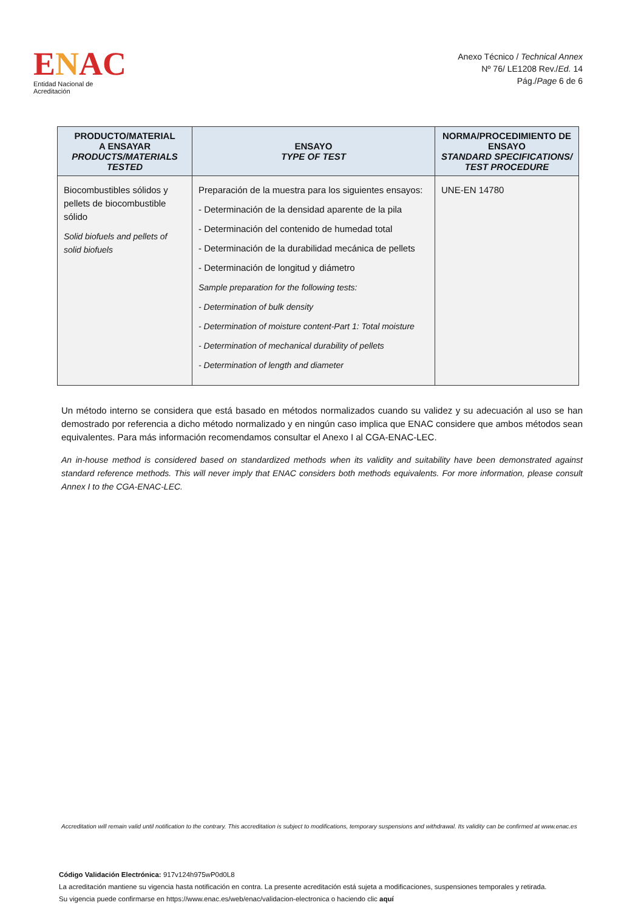ENAC
Entidad Nacional de Acreditación
Anexo Técnico / Technical Annex
Nº 76/ LE1208 Rev./Ed. 14
Pág./Page 6 de 6
| PRODUCTO/MATERIAL A ENSAYAR PRODUCTS/MATERIALS TESTED | ENSAYO TYPE OF TEST | NORMA/PROCEDIMIENTO DE ENSAYO STANDARD SPECIFICATIONS/ TEST PROCEDURE |
| --- | --- | --- |
| Biocombustibles sólidos y pellets de biocombustible sólido Solid biofuels and pellets of solid biofuels | Preparación de la muestra para los siguientes ensayos: - Determinación de la densidad aparente de la pila - Determinación del contenido de humedad total - Determinación de la durabilidad mecánica de pellets - Determinación de longitud y diámetro Sample preparation for the following tests: - Determination of bulk density - Determination of moisture content-Part 1: Total moisture - Determination of mechanical durability of pellets - Determination of length and diameter | UNE-EN 14780 |
Un método interno se considera que está basado en métodos normalizados cuando su validez y su adecuación al uso se han demostrado por referencia a dicho método normalizado y en ningún caso implica que ENAC considere que ambos métodos sean equivalentes. Para más información recomendamos consultar el Anexo I al CGA-ENAC-LEC.
An in-house method is considered based on standardized methods when its validity and suitability have been demonstrated against standard reference methods. This will never imply that ENAC considers both methods equivalents. For more information, please consult Annex I to the CGA-ENAC-LEC.
Accreditation will remain valid until notification to the contrary. This accreditation is subject to modifications, temporary suspensions and withdrawal. Its validity can be confirmed at www.enac.es
Código Validación Electrónica: 917v124h975wP0d0L8
La acreditación mantiene su vigencia hasta notificación en contra. La presente acreditación está sujeta a modificaciones, suspensiones temporales y retirada.
Su vigencia puede confirmarse en https://www.enac.es/web/enac/validacion-electronica o haciendo clic aquí